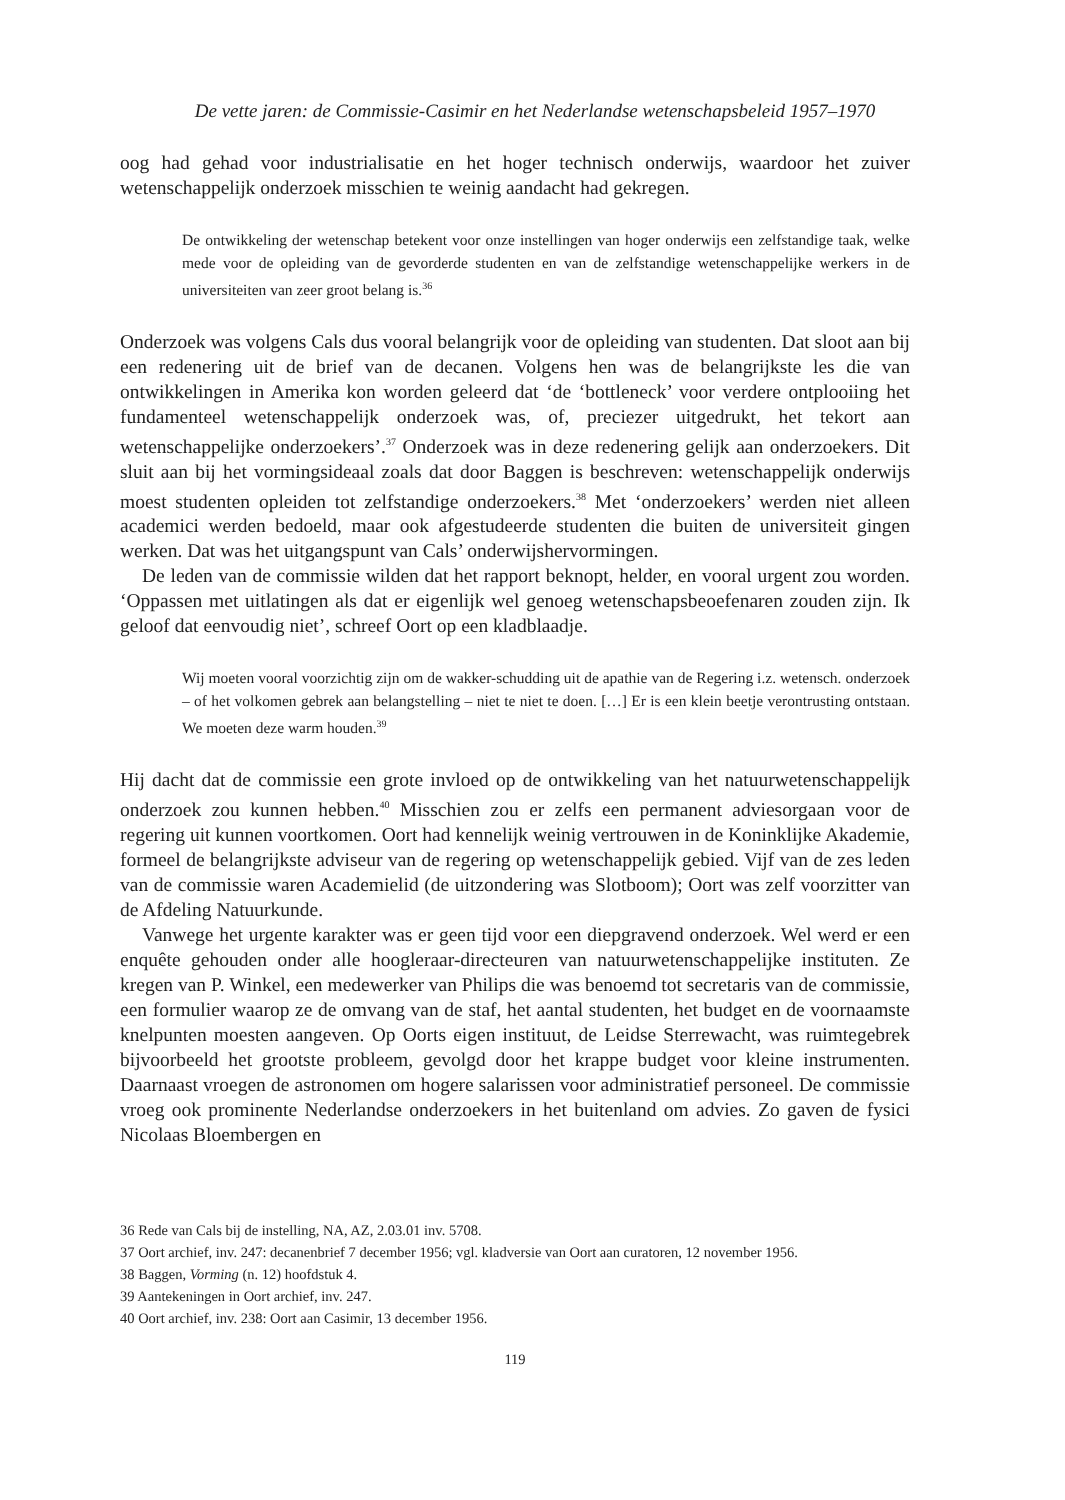De vette jaren: de Commissie-Casimir en het Nederlandse wetenschapsbeleid 1957–1970
oog had gehad voor industrialisatie en het hoger technisch onderwijs, waardoor het zuiver wetenschappelijk onderzoek misschien te weinig aandacht had gekregen.
De ontwikkeling der wetenschap betekent voor onze instellingen van hoger onderwijs een zelfstandige taak, welke mede voor de opleiding van de gevorderde studenten en van de zelfstandige wetenschappelijke werkers in de universiteiten van zeer groot belang is.<sup>36</sup>
Onderzoek was volgens Cals dus vooral belangrijk voor de opleiding van studenten. Dat sloot aan bij een redenering uit de brief van de decanen. Volgens hen was de belangrijkste les die van ontwikkelingen in Amerika kon worden geleerd dat ‘de ‘bottleneck’ voor verdere ontplooiing het fundamenteel wetenschappelijk onderzoek was, of, preciezer uitgedrukt, het tekort aan wetenschappelijke onderzoekers’.<sup>37</sup> Onderzoek was in deze redenering gelijk aan onderzoekers. Dit sluit aan bij het vormingsideaal zoals dat door Baggen is beschreven: wetenschappelijk onderwijs moest studenten opleiden tot zelfstandige onderzoekers.<sup>38</sup> Met ‘onderzoekers’ werden niet alleen academici werden bedoeld, maar ook afgestudeerde studenten die buiten de universiteit gingen werken. Dat was het uitgangspunt van Cals’ onderwijshervormingen.
De leden van de commissie wilden dat het rapport beknopt, helder, en vooral urgent zou worden. ‘Oppassen met uitlatingen als dat er eigenlijk wel genoeg wetenschapsbeoefenaren zouden zijn. Ik geloof dat eenvoudig niet’, schreef Oort op een kladblaadje.
Wij moeten vooral voorzichtig zijn om de wakker-schudding uit de apathie van de Regering i.z. wetensch. onderzoek – of het volkomen gebrek aan belangstelling – niet te niet te doen. […] Er is een klein beetje verontrusting ontstaan. We moeten deze warm houden.<sup>39</sup>
Hij dacht dat de commissie een grote invloed op de ontwikkeling van het natuurwetenschappelijk onderzoek zou kunnen hebben.<sup>40</sup> Misschien zou er zelfs een permanent adviesorgaan voor de regering uit kunnen voortkomen. Oort had kennelijk weinig vertrouwen in de Koninklijke Akademie, formeel de belangrijkste adviseur van de regering op wetenschappelijk gebied. Vijf van de zes leden van de commissie waren Academielid (de uitzondering was Slotboom); Oort was zelf voorzitter van de Afdeling Natuurkunde.
Vanwege het urgente karakter was er geen tijd voor een diepgravend onderzoek. Wel werd er een enquête gehouden onder alle hoogleraar-directeuren van natuurwetenschappelijke instituten. Ze kregen van P. Winkel, een medewerker van Philips die was benoemd tot secretaris van de commissie, een formulier waarop ze de omvang van de staf, het aantal studenten, het budget en de voornaamste knelpunten moesten aangeven. Op Oorts eigen instituut, de Leidse Sterrewacht, was ruimtegebrek bijvoorbeeld het grootste probleem, gevolgd door het krappe budget voor kleine instrumenten. Daarnaast vroegen de astronomen om hogere salarissen voor administratief personeel. De commissie vroeg ook prominente Nederlandse onderzoekers in het buitenland om advies. Zo gaven de fysici Nicolaas Bloembergen en
36 Rede van Cals bij de instelling, NA, AZ, 2.03.01 inv. 5708.
37 Oort archief, inv. 247: decanenbrief 7 december 1956; vgl. kladversie van Oort aan curatoren, 12 november 1956.
38 Baggen, Vorming (n. 12) hoofdstuk 4.
39 Aantekeningen in Oort archief, inv. 247.
40 Oort archief, inv. 238: Oort aan Casimir, 13 december 1956.
119